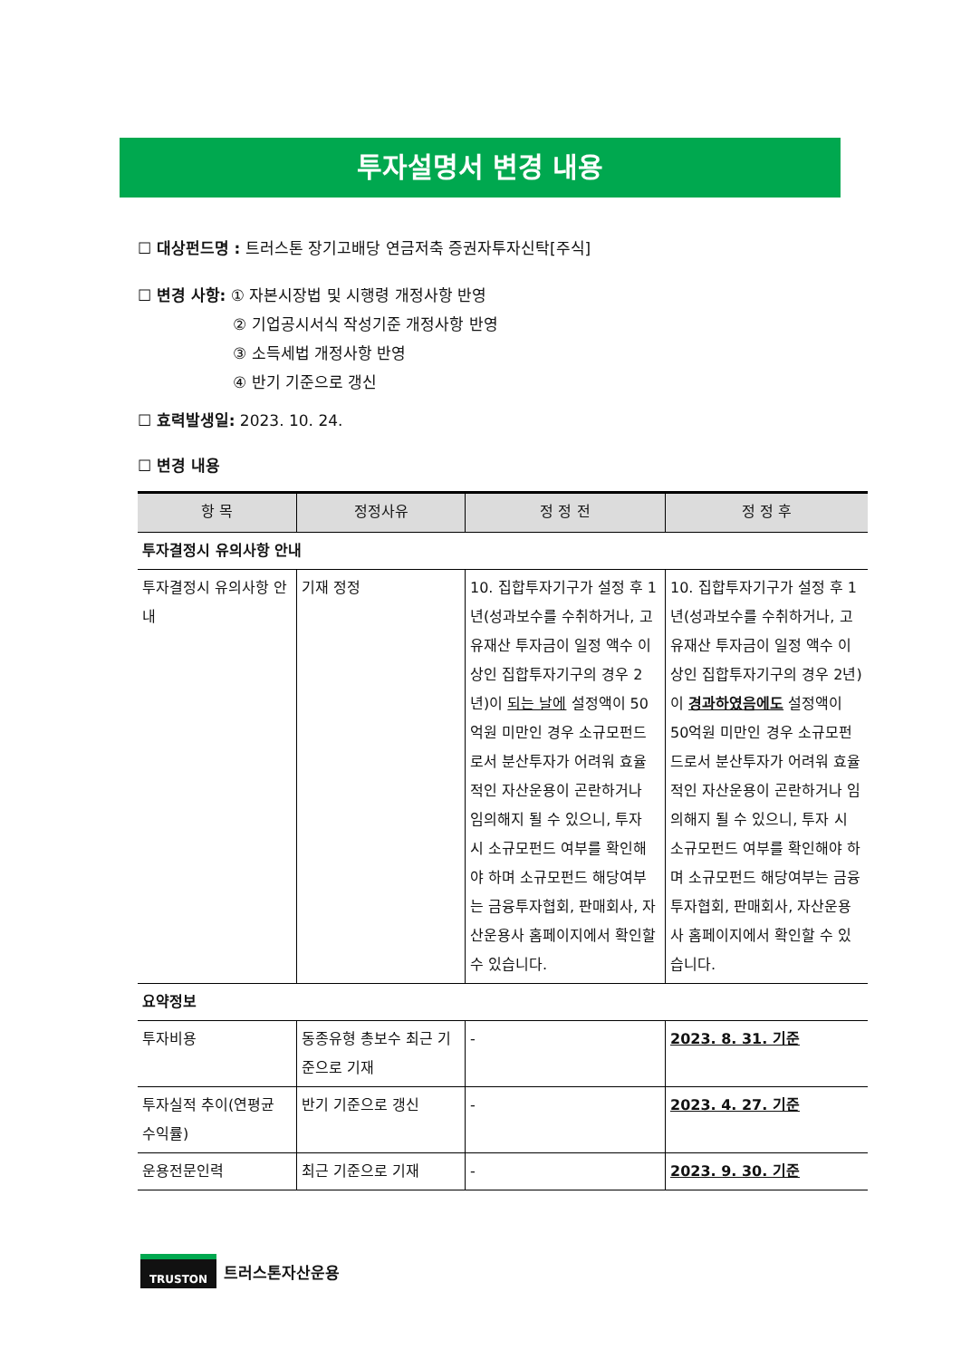투자설명서 변경 내용
☐ 대상펀드명 : 트러스톤 장기고배당 연금저축 증권자투자신탁[주식]
☐ 변경 사항: ① 자본시장법 및 시행령 개정사항 반영
② 기업공시서식 작성기준 개정사항 반영
③ 소득세법 개정사항 반영
④ 반기 기준으로 갱신
☐ 효력발생일: 2023. 10. 24.
☐ 변경 내용
| 항 목 | 정정사유 | 정 정 전 | 정 정 후 |
| --- | --- | --- | --- |
| 투자결정시 유의사항 안내 | | | |
| 투자결정시 유의사항 안내 | 기재 정정 | 10. 집합투자기구가 설정 후 1년(성과보수를 수취하거나, 고유재산 투자금이 일정 액수 이상인 집합투자기구의 경우 2년)이 되는 날에 설정액이 50억원 미만인 경우 소규모펀드로서 분산투자가 어려워 효율적인 자산운용이 곤란하거나 임의해지 될 수 있으니, 투자 시 소규모펀드 여부를 확인해야 하며 소규모펀드 해당여부는 금융투자협회, 판매회사, 자산운용사 홈페이지에서 확인할 수 있습니다. | 10. 집합투자기구가 설정 후 1년(성과보수를 수취하거나, 고유재산 투자금이 일정 액수 이상인 집합투자기구의 경우 2년)이 경과하였음에도 설정액이 50억원 미만인 경우 소규모펀드로서 분산투자가 어려워 효율적인 자산운용이 곤란하거나 임의해지 될 수 있으니, 투자 시 소규모펀드 여부를 확인해야 하며 소규모펀드 해당여부는 금융투자협회, 판매회사, 자산운용사 홈페이지에서 확인할 수 있습니다. |
| 요약정보 | | | |
| 투자비용 | 동종유형 총보수 최근 기준으로 기재 | - | 2023. 8. 31. 기준 |
| 투자실적 추이(연평균 수익률) | 반기 기준으로 갱신 | - | 2023. 4. 27. 기준 |
| 운용전문인력 | 최근 기준으로 기재 | - | 2023. 9. 30. 기준 |
TRUSTON
트러스톤자산운용